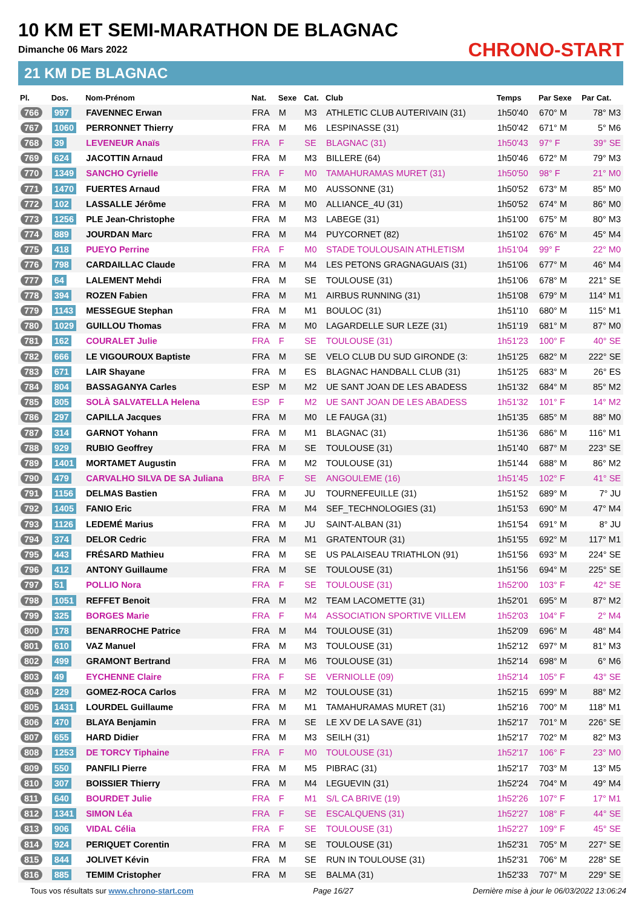10 KM ET SEMI-MARATHON DE BLAGNAC
Dimanche 06 Mars 2022
21 KM DE BLAGNAC
CHRONO-START
| Pl. | Dos. | Nom-Prénom | Nat. | Sexe | Cat. | Club | Temps | Par Sexe | Par Cat. |
| --- | --- | --- | --- | --- | --- | --- | --- | --- | --- |
| 766 | 997 | FAVENNEC Erwan | FRA | M | M3 | ATHLETIC CLUB AUTERIVAIN (31) | 1h50'40 | 670° M | 78° M3 |
| 767 | 1060 | PERRONNET Thierry | FRA | M | M6 | LESPINASSE (31) | 1h50'42 | 671° M | 5° M6 |
| 768 | 39 | LEVENEUR Anaïs | FRA | F | SE | BLAGNAC (31) | 1h50'43 | 97° F | 39° SE |
| 769 | 624 | JACOTTIN Arnaud | FRA | M | M3 | BILLERE (64) | 1h50'46 | 672° M | 79° M3 |
| 770 | 1349 | SANCHO Cyrielle | FRA | F | M0 | TAMAHURAMAS MURET (31) | 1h50'50 | 98° F | 21° M0 |
| 771 | 1470 | FUERTES Arnaud | FRA | M | M0 | AUSSONNE (31) | 1h50'52 | 673° M | 85° M0 |
| 772 | 102 | LASSALLE Jérôme | FRA | M | M0 | ALLIANCE_4U (31) | 1h50'52 | 674° M | 86° M0 |
| 773 | 1256 | PLE Jean-Christophe | FRA | M | M3 | LABEGE (31) | 1h51'00 | 675° M | 80° M3 |
| 774 | 889 | JOURDAN Marc | FRA | M | M4 | PUYCORNET (82) | 1h51'02 | 676° M | 45° M4 |
| 775 | 418 | PUEYO Perrine | FRA | F | M0 | STADE TOULOUSAIN ATHLETISM | 1h51'04 | 99° F | 22° M0 |
| 776 | 798 | CARDAILLAC Claude | FRA | M | M4 | LES PETONS GRAGNAGUAIS (31) | 1h51'06 | 677° M | 46° M4 |
| 777 | 64 | LALEMENT Mehdi | FRA | M | SE | TOULOUSE (31) | 1h51'06 | 678° M | 221° SE |
| 778 | 394 | ROZEN Fabien | FRA | M | M1 | AIRBUS RUNNING (31) | 1h51'08 | 679° M | 114° M1 |
| 779 | 1143 | MESSEGUE Stephan | FRA | M | M1 | BOULOC (31) | 1h51'10 | 680° M | 115° M1 |
| 780 | 1029 | GUILLOU Thomas | FRA | M | M0 | LAGARDELLE SUR LEZE (31) | 1h51'19 | 681° M | 87° M0 |
| 781 | 162 | COURALET Julie | FRA | F | SE | TOULOUSE (31) | 1h51'23 | 100° F | 40° SE |
| 782 | 666 | LE VIGOUROUX Baptiste | FRA | M | SE | VELO CLUB DU SUD GIRONDE (3: | 1h51'25 | 682° M | 222° SE |
| 783 | 671 | LAIR Shayane | FRA | M | ES | BLAGNAC HANDBALL CLUB (31) | 1h51'25 | 683° M | 26° ES |
| 784 | 804 | BASSAGANYA Carles | ESP | M | M2 | UE SANT JOAN DE LES ABADESS | 1h51'32 | 684° M | 85° M2 |
| 785 | 805 | SOLÀ SALVATELLA Helena | ESP | F | M2 | UE SANT JOAN DE LES ABADESS | 1h51'32 | 101° F | 14° M2 |
| 786 | 297 | CAPILLA Jacques | FRA | M | M0 | LE FAUGA (31) | 1h51'35 | 685° M | 88° M0 |
| 787 | 314 | GARNOT Yohann | FRA | M | M1 | BLAGNAC (31) | 1h51'36 | 686° M | 116° M1 |
| 788 | 929 | RUBIO Geoffrey | FRA | M | SE | TOULOUSE (31) | 1h51'40 | 687° M | 223° SE |
| 789 | 1401 | MORTAMET Augustin | FRA | M | M2 | TOULOUSE (31) | 1h51'44 | 688° M | 86° M2 |
| 790 | 479 | CARVALHO SILVA DE SA Juliana | BRA | F | SE | ANGOULEME (16) | 1h51'45 | 102° F | 41° SE |
| 791 | 1156 | DELMAS Bastien | FRA | M | JU | TOURNEFEUILLE (31) | 1h51'52 | 689° M | 7° JU |
| 792 | 1405 | FANIO Eric | FRA | M | M4 | SEF_TECHNOLOGIES (31) | 1h51'53 | 690° M | 47° M4 |
| 793 | 1126 | LEDEMÉ Marius | FRA | M | JU | SAINT-ALBAN (31) | 1h51'54 | 691° M | 8° JU |
| 794 | 374 | DELOR Cedric | FRA | M | M1 | GRATENTOUR (31) | 1h51'55 | 692° M | 117° M1 |
| 795 | 443 | FRÉSARD Mathieu | FRA | M | SE | US PALAISEAU TRIATHLON (91) | 1h51'56 | 693° M | 224° SE |
| 796 | 412 | ANTONY Guillaume | FRA | M | SE | TOULOUSE (31) | 1h51'56 | 694° M | 225° SE |
| 797 | 51 | POLLIO Nora | FRA | F | SE | TOULOUSE (31) | 1h52'00 | 103° F | 42° SE |
| 798 | 1051 | REFFET Benoit | FRA | M | M2 | TEAM LACOMETTE (31) | 1h52'01 | 695° M | 87° M2 |
| 799 | 325 | BORGES Marie | FRA | F | M4 | ASSOCIATION SPORTIVE VILLEM | 1h52'03 | 104° F | 2° M4 |
| 800 | 178 | BENARROCHE Patrice | FRA | M | M4 | TOULOUSE (31) | 1h52'09 | 696° M | 48° M4 |
| 801 | 610 | VAZ Manuel | FRA | M | M3 | TOULOUSE (31) | 1h52'12 | 697° M | 81° M3 |
| 802 | 499 | GRAMONT Bertrand | FRA | M | M6 | TOULOUSE (31) | 1h52'14 | 698° M | 6° M6 |
| 803 | 49 | EYCHENNE Claire | FRA | F | SE | VERNIOLLE (09) | 1h52'14 | 105° F | 43° SE |
| 804 | 229 | GOMEZ-ROCA Carlos | FRA | M | M2 | TOULOUSE (31) | 1h52'15 | 699° M | 88° M2 |
| 805 | 1431 | LOURDEL Guillaume | FRA | M | M1 | TAMAHURAMAS MURET (31) | 1h52'16 | 700° M | 118° M1 |
| 806 | 470 | BLAYA Benjamin | FRA | M | SE | LE XV DE LA SAVE (31) | 1h52'17 | 701° M | 226° SE |
| 807 | 655 | HARD Didier | FRA | M | M3 | SEILH (31) | 1h52'17 | 702° M | 82° M3 |
| 808 | 1253 | DE TORCY Tiphaine | FRA | F | M0 | TOULOUSE (31) | 1h52'17 | 106° F | 23° M0 |
| 809 | 550 | PANFILI Pierre | FRA | M | M5 | PIBRAC (31) | 1h52'17 | 703° M | 13° M5 |
| 810 | 307 | BOISSIER Thierry | FRA | M | M4 | LEGUEVIN (31) | 1h52'24 | 704° M | 49° M4 |
| 811 | 640 | BOURDET Julie | FRA | F | M1 | S/L CA BRIVE (19) | 1h52'26 | 107° F | 17° M1 |
| 812 | 1341 | SIMON Léa | FRA | F | SE | ESCALQUENS (31) | 1h52'27 | 108° F | 44° SE |
| 813 | 906 | VIDAL Célia | FRA | F | SE | TOULOUSE (31) | 1h52'27 | 109° F | 45° SE |
| 814 | 924 | PERIQUET Corentin | FRA | M | SE | TOULOUSE (31) | 1h52'31 | 705° M | 227° SE |
| 815 | 844 | JOLIVET Kévin | FRA | M | SE | RUN IN TOULOUSE (31) | 1h52'31 | 706° M | 228° SE |
| 816 | 885 | TEMIM Cristopher | FRA | M | SE | BALMA (31) | 1h52'33 | 707° M | 229° SE |
Tous vos résultats sur www.chrono-start.com Page 16/27 Dernière mise à jour le 06/03/2022 13:06:24